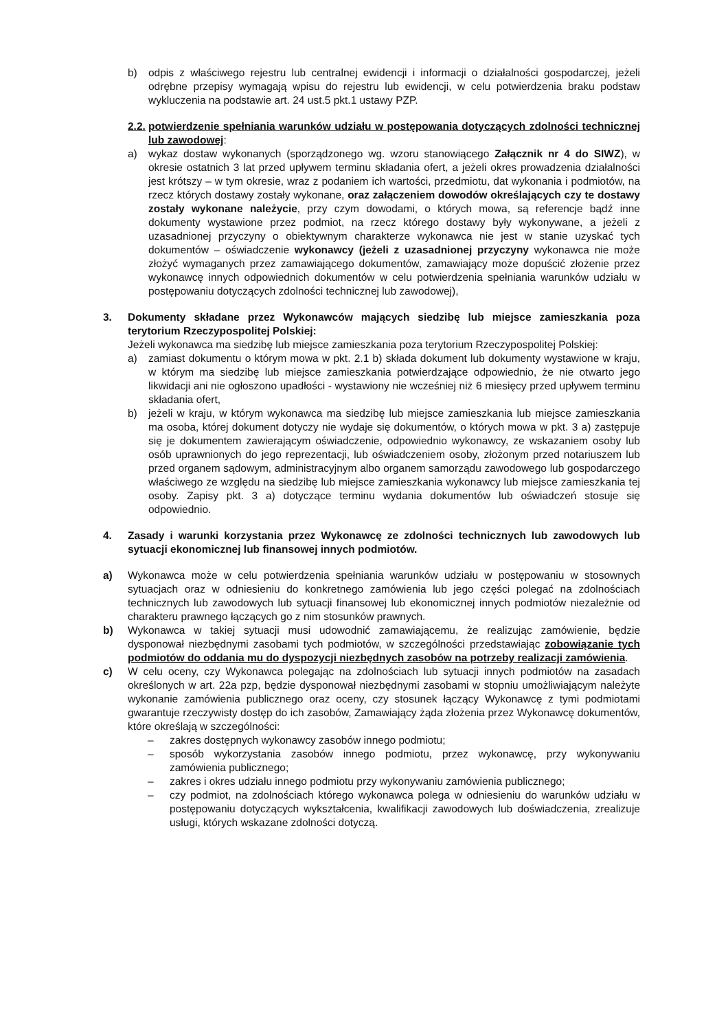b) odpis z właściwego rejestru lub centralnej ewidencji i informacji o działalności gospodarczej, jeżeli odrębne przepisy wymagają wpisu do rejestru lub ewidencji, w celu potwierdzenia braku podstaw wykluczenia na podstawie art. 24 ust.5 pkt.1 ustawy PZP.
2.2. potwierdzenie spełniania warunków udziału w postępowania dotyczących zdolności technicznej lub zawodowej:
a) wykaz dostaw wykonanych (sporządzonego wg. wzoru stanowiącego Załącznik nr 4 do SIWZ), w okresie ostatnich 3 lat przed upływem terminu składania ofert, a jeżeli okres prowadzenia działalności jest krótszy – w tym okresie, wraz z podaniem ich wartości, przedmiotu, dat wykonania i podmiotów, na rzecz których dostawy zostały wykonane, oraz załączeniem dowodów określających czy te dostawy zostały wykonane należycie, przy czym dowodami, o których mowa, są referencje bądź inne dokumenty wystawione przez podmiot, na rzecz którego dostawy były wykonywane, a jeżeli z uzasadnionej przyczyny o obiektywnym charakterze wykonawca nie jest w stanie uzyskać tych dokumentów – oświadczenie wykonawcy (jeżeli z uzasadnionej przyczyny wykonawca nie może złożyć wymaganych przez zamawiającego dokumentów, zamawiający może dopuścić złożenie przez wykonawcę innych odpowiednich dokumentów w celu potwierdzenia spełniania warunków udziału w postępowaniu dotyczących zdolności technicznej lub zawodowej),
3. Dokumenty składane przez Wykonawców mających siedzibę lub miejsce zamieszkania poza terytorium Rzeczypospolitej Polskiej:
Jeżeli wykonawca ma siedzibę lub miejsce zamieszkania poza terytorium Rzeczypospolitej Polskiej:
a) zamiast dokumentu o którym mowa w pkt. 2.1 b) składa dokument lub dokumenty wystawione w kraju, w którym ma siedzibę lub miejsce zamieszkania potwierdzające odpowiednio, że nie otwarto jego likwidacji ani nie ogłoszono upadłości - wystawiony nie wcześniej niż 6 miesięcy przed upływem terminu składania ofert,
b) jeżeli w kraju, w którym wykonawca ma siedzibę lub miejsce zamieszkania lub miejsce zamieszkania ma osoba, której dokument dotyczy nie wydaje się dokumentów, o których mowa w pkt. 3 a) zastępuje się je dokumentem zawierającym oświadczenie, odpowiednio wykonawcy, ze wskazaniem osoby lub osób uprawnionych do jego reprezentacji, lub oświadczeniem osoby, złożonym przed notariuszem lub przed organem sądowym, administracyjnym albo organem samorządu zawodowego lub gospodarczego właściwego ze względu na siedzibę lub miejsce zamieszkania wykonawcy lub miejsce zamieszkania tej osoby. Zapisy pkt. 3 a) dotyczące terminu wydania dokumentów lub oświadczeń stosuje się odpowiednio.
4. Zasady i warunki korzystania przez Wykonawcę ze zdolności technicznych lub zawodowych lub sytuacji ekonomicznej lub finansowej innych podmiotów.
a) Wykonawca może w celu potwierdzenia spełniania warunków udziału w postępowaniu w stosownych sytuacjach oraz w odniesieniu do konkretnego zamówienia lub jego części polegać na zdolnościach technicznych lub zawodowych lub sytuacji finansowej lub ekonomicznej innych podmiotów niezależnie od charakteru prawnego łączących go z nim stosunków prawnych.
b) Wykonawca w takiej sytuacji musi udowodnić zamawiającemu, że realizując zamówienie, będzie dysponował niezbędnymi zasobami tych podmiotów, w szczególności przedstawiając zobowiązanie tych podmiotów do oddania mu do dyspozycji niezbędnych zasobów na potrzeby realizacji zamówienia.
c) W celu oceny, czy Wykonawca polegając na zdolnościach lub sytuacji innych podmiotów na zasadach określonych w art. 22a pzp, będzie dysponował niezbędnymi zasobami w stopniu umożliwiającym należyte wykonanie zamówienia publicznego oraz oceny, czy stosunek łączący Wykonawcę z tymi podmiotami gwarantuje rzeczywisty dostęp do ich zasobów, Zamawiający żąda złożenia przez Wykonawcę dokumentów, które określają w szczególności:
– zakres dostępnych wykonawcy zasobów innego podmiotu;
– sposób wykorzystania zasobów innego podmiotu, przez wykonawcę, przy wykonywaniu zamówienia publicznego;
– zakres i okres udziału innego podmiotu przy wykonywaniu zamówienia publicznego;
– czy podmiot, na zdolnościach którego wykonawca polega w odniesieniu do warunków udziału w postępowaniu dotyczących wykształcenia, kwalifikacji zawodowych lub doświadczenia, zrealizuje usługi, których wskazane zdolności dotyczą.